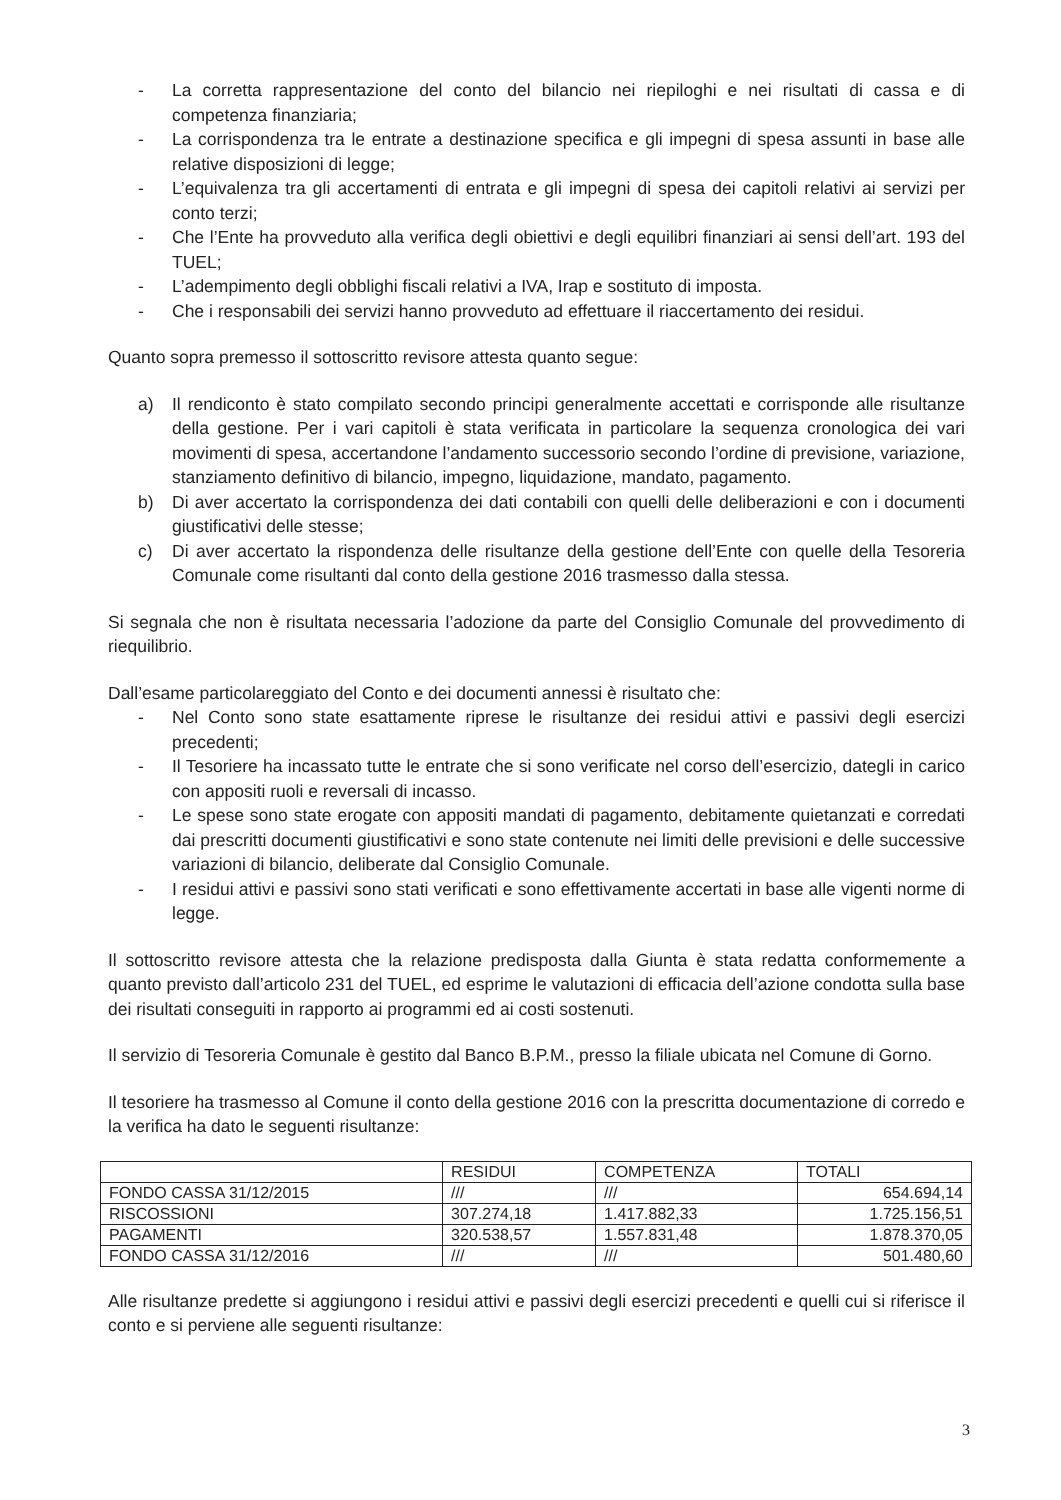- La corretta rappresentazione del conto del bilancio nei riepiloghi e nei risultati di cassa e di competenza finanziaria;
- La corrispondenza tra le entrate a destinazione specifica e gli impegni di spesa assunti in base alle relative disposizioni di legge;
- L’equivalenza tra gli accertamenti di entrata e gli impegni di spesa dei capitoli relativi ai servizi per conto terzi;
- Che l’Ente ha provveduto alla verifica degli obiettivi e degli equilibri finanziari ai sensi dell’art. 193 del TUEL;
- L’adempimento degli obblighi fiscali relativi a IVA, Irap e sostituto di imposta.
- Che i responsabili dei servizi hanno provveduto ad effettuare il riaccertamento dei residui.
Quanto sopra premesso il sottoscritto revisore attesta quanto segue:
a) Il rendiconto è stato compilato secondo principi generalmente accettati e corrisponde alle risultanze della gestione. Per i vari capitoli è stata verificata in particolare la sequenza cronologica dei vari movimenti di spesa, accertandone l’andamento successorio secondo l’ordine di previsione, variazione, stanziamento definitivo di bilancio, impegno, liquidazione, mandato, pagamento.
b) Di aver accertato la corrispondenza dei dati contabili con quelli delle deliberazioni e con i documenti giustificativi delle stesse;
c) Di aver accertato la rispondenza delle risultanze della gestione dell’Ente con quelle della Tesoreria Comunale come risultanti dal conto della gestione 2016 trasmesso dalla stessa.
Si segnala che non è risultata necessaria l’adozione da parte del Consiglio Comunale del provvedimento di riequilibrio.
Dall’esame particolareggiato del Conto e dei documenti annessi è risultato che:
- Nel Conto sono state esattamente riprese le risultanze dei residui attivi e passivi degli esercizi precedenti;
- Il Tesoriere ha incassato tutte le entrate che si sono verificate nel corso dell’esercizio, dategli in carico con appositi ruoli e reversali di incasso.
- Le spese sono state erogate con appositi mandati di pagamento, debitamente quietanzati e corredati dai prescritti documenti giustificativi e sono state contenute nei limiti delle previsioni e delle successive variazioni di bilancio, deliberate dal Consiglio Comunale.
- I residui attivi e passivi sono stati verificati e sono effettivamente accertati in base alle vigenti norme di legge.
Il sottoscritto revisore attesta che la relazione predisposta dalla Giunta è stata redatta conformemente a quanto previsto dall’articolo 231 del TUEL, ed esprime le valutazioni di efficacia dell’azione condotta sulla base dei risultati conseguiti in rapporto ai programmi ed ai costi sostenuti.
Il servizio di Tesoreria Comunale è gestito dal Banco B.P.M., presso la filiale ubicata nel Comune di Gorno.
Il tesoriere ha trasmesso al Comune il conto della gestione 2016 con la prescritta documentazione di corredo e la verifica ha dato le seguenti risultanze:
| | RESIDUI | COMPETENZA | TOTALI |
| FONDO CASSA 31/12/2015 | /// | /// | 654.694,14 |
| RISCOSSIONI | 307.274,18 | 1.417.882,33 | 1.725.156,51 |
| PAGAMENTI | 320.538,57 | 1.557.831,48 | 1.878.370,05 |
| FONDO CASSA 31/12/2016 | /// | /// | 501.480,60 |
Alle risultanze predette si aggiungono i residui attivi e passivi degli esercizi precedenti e quelli cui si riferisce il conto e si perviene alle seguenti risultanze:
3